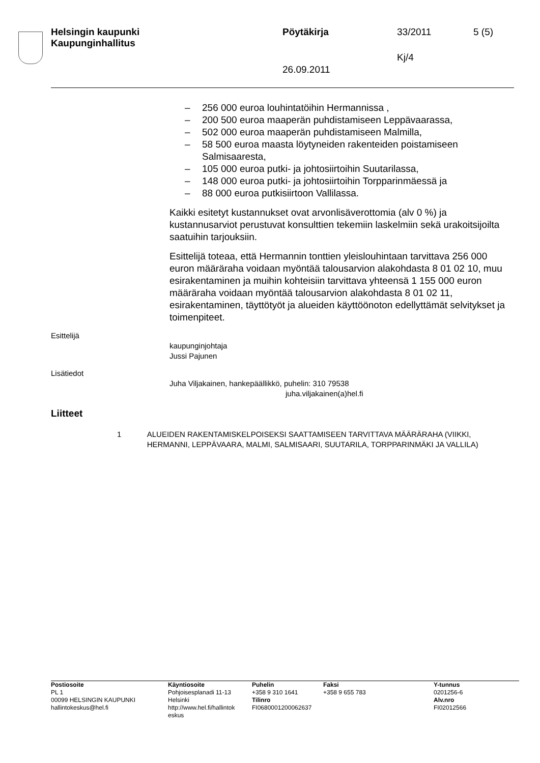Helsingin kaupunki
Kaupunginhallitus
Pöytäkirja 33/2011 5 (5)
Kj/4
26.09.2011
– 256 000 euroa louhintatöihin Hermannissa ,
– 200 500 euroa maaperän puhdistamiseen Leppävaarassa,
– 502 000 euroa maaperän puhdistamiseen Malmilla,
– 58 500 euroa maasta löytyneiden rakenteiden poistamiseen Salmisaaresta,
– 105 000 euroa putki- ja johtosiirtoihin Suutarilassa,
– 148 000 euroa putki- ja johtosiirtoihin Torpparinmäessä ja
– 88 000 euroa putkisiirtoon Vallilassa.
Kaikki esitetyt kustannukset ovat arvonlisäverottomia (alv 0 %) ja kustannusarviot perustuvat konsulttien tekemiin laskelmiin sekä urakoitsijoilta saatuihin tarjouksiin.
Esittelijä toteaa, että Hermannin tonttien yleislouhintaan tarvittava 256 000 euron määräraha voidaan myöntää talousarvion alakohdasta 8 01 02 10, muu esirakentaminen ja muihin kohteisiin tarvittava yhteensä 1 155 000 euron määräraha voidaan myöntää talousarvion alakohdasta 8 01 02 11, esirakentaminen, täyttötyöt ja alueiden käyttöönoton edellyttämät selvitykset ja toimenpiteet.
Esittelijä
kaupunginjohtaja
Jussi Pajunen
Lisätiedot
Juha Viljakainen, hankepäällikkö, puhelin: 310 79538
juha.viljakainen(a)hel.fi
Liitteet
1 ALUEIDEN RAKENTAMISKELPOISEKSI SAATTAMISEEN TARVITTAVA MÄÄRÄRAHA (VIIKKI, HERMANNI, LEPPÄVAARA, MALMI, SALMISAARI, SUUTARILA, TORPPARINMÄKI JA VALLILA)
Postiosoite
PL 1
00099 HELSINGIN KAUPUNKI
hallintokeskus@hel.fi
Käyntiosoite
Pohjoisesplanadi 11-13
Helsinki
http://www.hel.fi/hallintok eskus
Puhelin
+358 9 310 1641
Tilinro
FI0680001200062637
Faksi
+358 9 655 783
Y-tunnus
0201256-6
Alv.nro
FI02012566